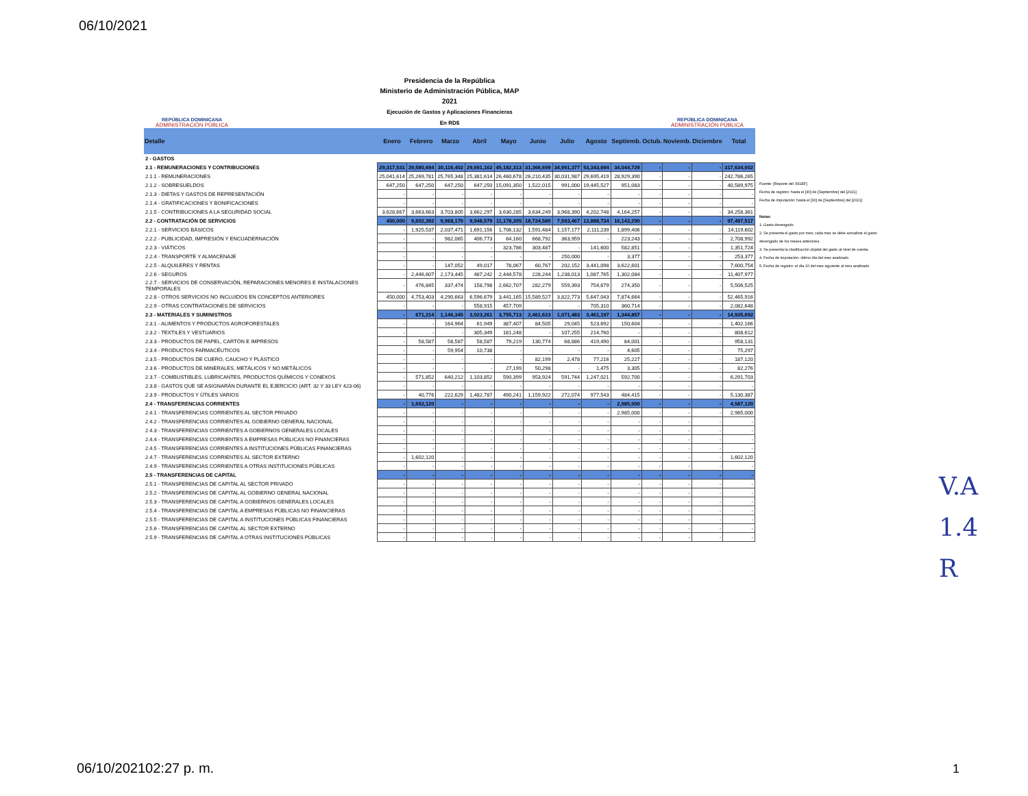06/10/2021
REPÚBLICA DOMINICANA
ADMINISTRACIÓN PÚBLICA
Presidencia de la República
Ministerio de Administración Pública, MAP
2021
Ejecución de Gastos y Aplicaciones Financieras
En RD$
REPÚBLICA DOMINICANA
ADMINISTRACIÓN PÚBLICA
| Detalle | Enero | Febrero | Marzo | Abril | Mayo | Junio | Julio | Agosto | Septiemb. | Octub. | Noviemb. | Diciembre | Total |
| --- | --- | --- | --- | --- | --- | --- | --- | --- | --- | --- | --- | --- | --- |
| 2 - GASTOS | | | | | | | | | | | | | |
| 2.1 - REMUNERACIONES Y CONTRIBUCIONES | 29,317,531 | 29,580,694 | 30,116,402 | 29,691,162 | 45,182,313 | 31,366,699 | 34,991,377 | 53,343,694 | 34,044,729 | - | - | - | 317,634,602 |
| 2.1.1 - REMUNERACIONES | 25,041,614 | 25,269,781 | 25,765,348 | 25,381,614 | 26,460,678 | 26,210,435 | 30,031,987 | 29,695,419 | 28,929,390 | - | - | - | 242,786,265 |
| 2.1.2 - SOBRESUELDOS | 647,250 | 647,250 | 647,250 | 647,250 | 15,091,350 | 1,522,015 | 991,000 | 19,445,527 | 951,083 | - | - | - | 40,589,975 |
| 2.1.3 - DIETAS Y GASTOS DE REPRESENTACIÓN | - | - | - | - | - | - | - | - | - | - | - | - | - |
| 2.1.4 - GRATIFICACIONES Y BONIFICACIONES | - | - | - | - | - | - | - | - | - | - | - | - | - |
| 2.1.5 - CONTRIBUCIONES A LA SEGURIDAD SOCIAL | 3,628,667 | 3,663,663 | 3,703,805 | 3,662,297 | 3,630,285 | 3,634,249 | 3,968,390 | 4,202,748 | 4,164,257 | - | - | - | 34,258,361 |
| 2.2 - CONTRATACIÓN DE SERVICIOS | 450,000 | 9,602,392 | 9,968,170 | 9,948,579 | 11,178,305 | 18,724,580 | 7,593,467 | 13,888,734 | 16,143,290 | - | - | - | 97,497,517 |
| 2.2.1 - SERVICIOS BÁSICOS | - | 1,925,537 | 2,037,471 | 1,691,156 | 1,706,132 | 1,591,484 | 1,157,177 | 2,111,239 | 1,899,406 | - | - | - | 14,119,602 |
| 2.2.2 - PUBLICIDAD, IMPRESIÓN Y ENCUADERNACIÓN | - | - | 982,065 | 406,773 | 64,160 | 668,792 | 363,959 | - | 223,243 | - | - | - | 2,708,992 |
| 2.2.3 - VIÁTICOS | - | - | - | - | 323,786 | 303,487 | - | 141,600 | 582,851 | - | - | - | 1,351,724 |
| 2.2.4 - TRANSPORTE Y ALMACENAJE | - | - | - | - | - | - | 250,000 | - | 3,377 | - | - | - | 253,377 |
| 2.2.5 - ALQUILERES Y RENTAS | - | - | 147,052 | 49,017 | 78,067 | 60,767 | 202,152 | 3,441,098 | 3,622,601 | - | - | - | 7,600,754 |
| 2.2.6 - SEGUROS | - | 2,446,607 | 2,173,445 | 487,242 | 2,444,578 | 228,244 | 1,238,013 | 1,087,765 | 1,302,084 | - | - | - | 11,407,977 |
| 2.2.7 - SERVICIOS DE CONSERVACIÓN, REPARACIONES MENORES E INSTALACIONES TEMPORALES | - | 476,845 | 337,474 | 158,798 | 2,662,707 | 282,279 | 559,393 | 754,679 | 274,350 | - | - | - | 5,506,525 |
| 2.2.8 - OTROS SERVICIOS NO INCLUIDOS EN CONCEPTOS ANTERIORES | 450,000 | 4,753,403 | 4,290,663 | 6,596,679 | 3,441,165 | 15,589,527 | 3,822,773 | 5,647,043 | 7,874,664 | - | - | - | 52,465,916 |
| 2.2.9 - OTRAS CONTRATACIONES DE SERVICIOS | - | - | - | 558,915 | 457,709 | - | - | 705,310 | 360,714 | - | - | - | 2,082,648 |
| 2.3 - MATERIALES Y SUMINISTROS | - | 671,214 | 1,146,345 | 3,023,261 | 3,755,713 | 2,461,623 | 1,071,483 | 3,461,197 | 1,344,857 | - | - | - | 14,935,692 |
| 2.3.1 - ALIMENTOS Y PRODUCTOS AGROFORESTALES | - | - | 164,964 | 61,949 | 387,407 | 84,505 | 29,045 | 523,692 | 150,604 | - | - | - | 1,402,166 |
| 2.3.2 - TEXTILES Y VESTUARIOS | - | - | - | 305,349 | 181,248 | - | 107,255 | 214,760 | - | - | - | - | 808,612 |
| 2.3.3 - PRODUCTOS DE PAPEL, CARTÓN E IMPRESOS | - | 58,587 | 58,587 | 58,587 | 79,219 | 130,774 | 68,886 | 419,490 | 84,001 | - | - | - | 958,131 |
| 2.3.4 - PRODUCTOS FARMACÉUTICOS | - | - | 59,954 | 10,738 | - | - | - | - | 4,605 | - | - | - | 75,297 |
| 2.3.5 - PRODUCTOS DE CUERO, CAUCHO Y PLÁSTICO | - | - | - | - | - | 82,199 | 2,478 | 77,216 | 25,227 | - | - | - | 187,120 |
| 2.3.6 - PRODUCTOS DE MINERALES, METÁLICOS Y NO METÁLICOS | - | - | - | - | 27,199 | 50,298 | - | 1,475 | 3,305 | - | - | - | 82,276 |
| 2.3.7 - COMBUSTIBLES, LUBRICANTES, PRODUCTOS QUÍMICOS Y CONEXOS | - | 571,852 | 640,212 | 1,103,852 | 590,399 | 953,924 | 591,744 | 1,247,021 | 592,700 | - | - | - | 6,291,703 |
| 2.3.8 - GASTOS QUE SE ASIGNARÁN DURANTE EL EJERCICIO (ART. 32 Y 33 LEY 423-06) | - | - | - | - | - | - | - | - | - | - | - | - | - |
| 2.3.9 - PRODUCTOS Y ÚTILES VARIOS | - | 40,776 | 222,629 | 1,482,787 | 490,241 | 1,159,922 | 272,074 | 977,543 | 484,415 | - | - | - | 5,130,387 |
| 2.4 - TRANSFERENCIAS CORRIENTES | - | 1,602,120 | - | - | - | - | - | - | 2,985,000 | - | - | - | 4,587,120 |
| 2.4.1 - TRANSFERENCIAS CORRIENTES AL SECTOR PRIVADO | - | - | - | - | - | - | - | - | 2,985,000 | - | - | - | 2,985,000 |
| 2.4.2 - TRANSFERENCIAS CORRIENTES AL GOBIERNO GENERAL NACIONAL | - | - | - | - | - | - | - | - | - | - | - | - | - |
| 2.4.3 - TRANSFERENCIAS CORRIENTES A GOBIERNOS GENERALES LOCALES | - | - | - | - | - | - | - | - | - | - | - | - | - |
| 2.4.4 - TRANSFERENCIAS CORRIENTES A EMPRESAS PÚBLICAS NO FINANCIERAS | - | - | - | - | - | - | - | - | - | - | - | - | - |
| 2.4.5 - TRANSFERENCIAS CORRIENTES A INSTITUCIONES PÚBLICAS FINANCIERAS | - | - | - | - | - | - | - | - | - | - | - | - | - |
| 2.4.7 - TRANSFERENCIAS CORRIENTES AL SECTOR EXTERNO | - | 1,602,120 | - | - | - | - | - | - | - | - | - | - | 1,602,120 |
| 2.4.9 - TRANSFERENCIAS CORRIENTES A OTRAS INSTITUCIONES PÚBLICAS | - | - | - | - | - | - | - | - | - | - | - | - | - |
| 2.5 - TRANSFERENCIAS DE CAPITAL | - | - | - | - | - | - | - | - | - | - | - | - | - |
| 2.5.1 - TRANSFERENCIAS DE CAPITAL AL SECTOR PRIVADO | - | - | - | - | - | - | - | - | - | - | - | - | - |
| 2.5.2 - TRANSFERENCIAS DE CAPITAL AL GOBIERNO GENERAL NACIONAL | - | - | - | - | - | - | - | - | - | - | - | - | - |
| 2.5.3 - TRANSFERENCIAS DE CAPITAL A GOBIERNOS GENERALES LOCALES | - | - | - | - | - | - | - | - | - | - | - | - | - |
| 2.5.4 - TRANSFERENCIAS DE CAPITAL A EMPRESAS PÚBLICAS NO FINANCIERAS | - | - | - | - | - | - | - | - | - | - | - | - | - |
| 2.5.5 - TRANSFERENCIAS DE CAPITAL A INSTITUCIONES PÚBLICAS FINANCIERAS | - | - | - | - | - | - | - | - | - | - | - | - | - |
| 2.5.6 - TRANSFERENCIAS DE CAPITAL AL SECTOR EXTERNO | - | - | - | - | - | - | - | - | - | - | - | - | - |
| 2.5.9 - TRANSFERENCIAS DE CAPITAL A OTRAS INSTITUCIONES PÚBLICAS | - | - | - | - | - | - | - | - | - | - | - | - | - |
Fuente: [Reporte del SIGEF]
Fecha de registro: hasta el [30] de [Septiembre] del [2021]
Fecha de imputación: hasta el [30] de [Septiembre] del [2021]
Notas:
1. Gasto devengado.
2. Se presenta el gasto por mes; cada mes se debe actualizar el gasto devengado de los meses anteriores.
3. Se presenta la clasificación objetal del gasto al nivel de cuenta.
4. Fecha de imputación: último día del mes analizado
5. Fecha de registro: el día 10 del mes siguiente al mes analizado
V.A
1.4
R
06/10/202102:27 p. m. 1